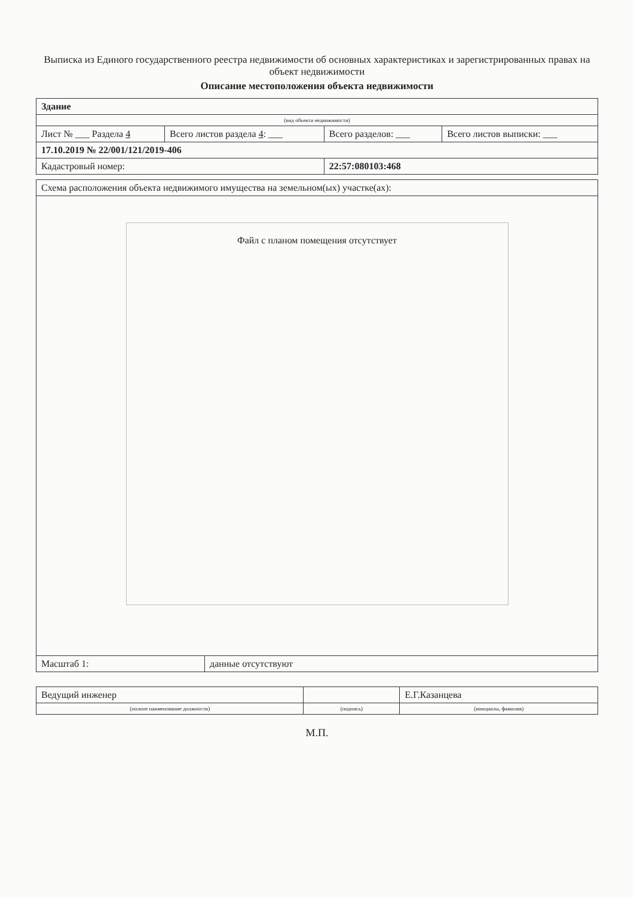Выписка из Единого государственного реестра недвижимости об основных характеристиках и зарегистрированных правах на объект недвижимости
Описание местоположения объекта недвижимости
| Здание | | | |
| (вид объекта недвижимости) | | | |
| Лист № ___ Раздела 4 | Всего листов раздела 4 : ___ | Всего разделов: ___ | Всего листов выписки: ___ |
| 17.10.2019 № 22/001/121/2019-406 | | | |
| Кадастровый номер: | | 22:57:080103:468 | |
| Схема расположения объекта недвижимого имущества на земельном(ых) участке(ах): | |
| Файл с планом помещения отсутствует | |
| Масштаб 1: | данные отсутствуют |
| Ведущий инженер | | Е.Г.Казанцева |
| (полное наименование должности) | (подпись) | (инициалы, фамилия) |
М.П.